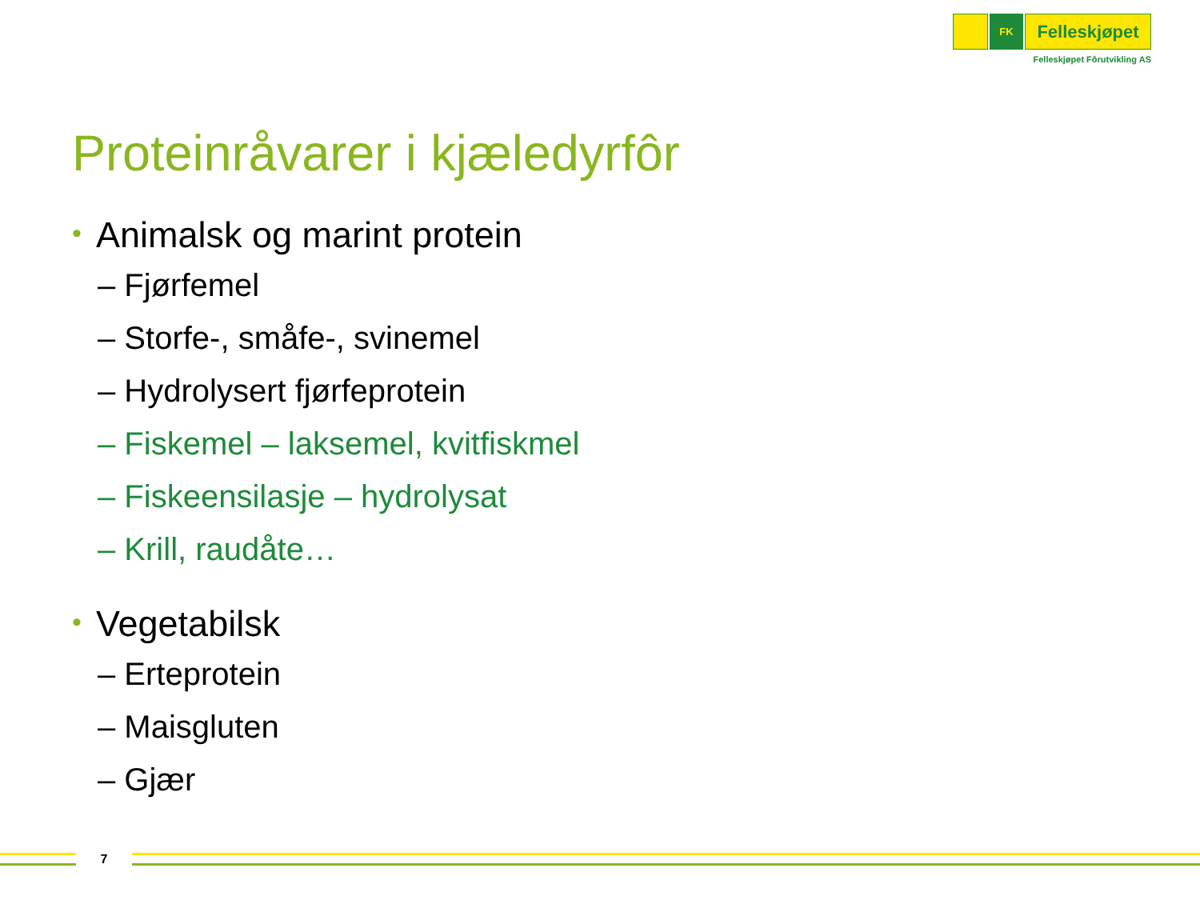FK
Felleskjøpet
Felleskjøpet Fôrutvikling AS
Proteinråvarer i kjæledyrfôr
• Animalsk og marint protein
– Fjørfemel
– Storfe-, småfe-, svinemel
– Hydrolysert fjørfeprotein
– Fiskemel – laksemel, kvitfiskmel
– Fiskeensilasje – hydrolysat
– Krill, raudåte…
• Vegetabilsk
– Erteprotein
– Maisgluten
– Gjær
7